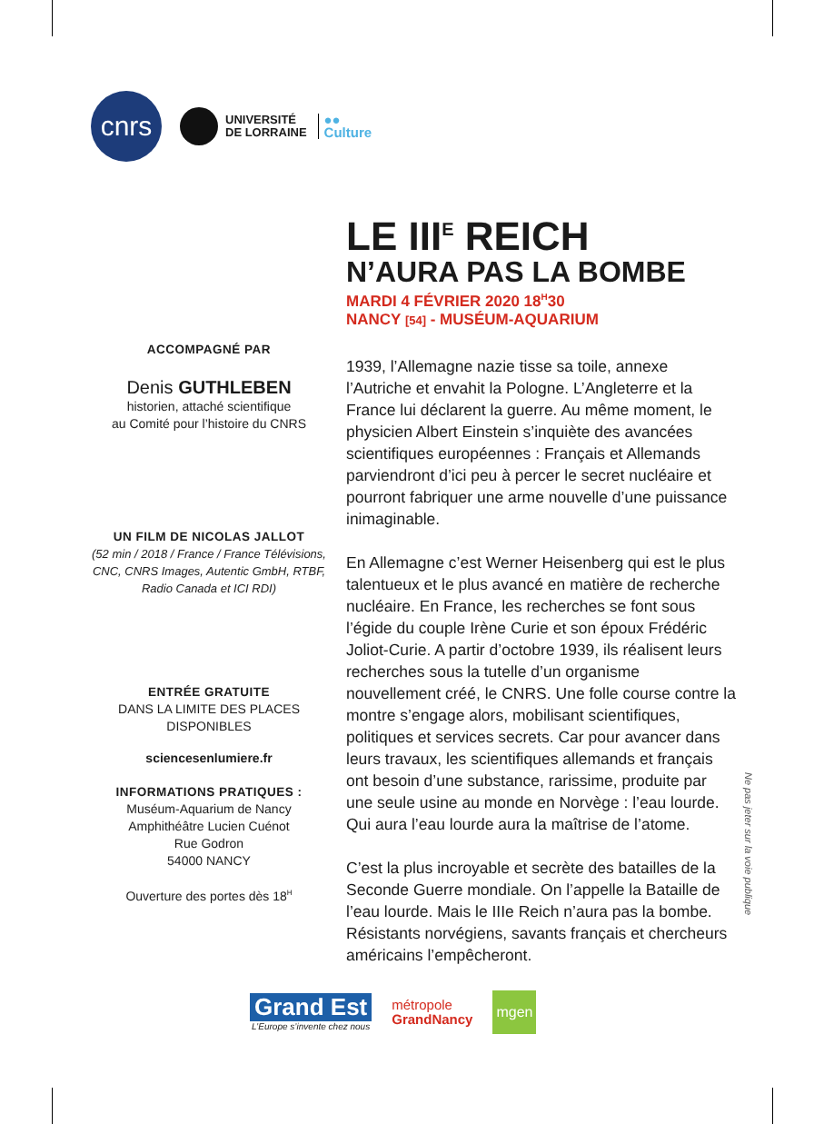cnrs
UNIVERSITÉ
DE LORRAINE
●●
Culture
LE III<sup>E</sup> REICH
N’AURA PAS LA BOMBE
MARDI 4 FÉVRIER 2020 18<sup>H</sup>30
NANCY [54] - MUSÉUM-AQUARIUM
1939, l’Allemagne nazie tisse sa toile, annexe l’Autriche et envahit la Pologne. L’Angleterre et la France lui déclarent la guerre. Au même moment, le physicien Albert Einstein s’inquiète des avancées scientifiques européennes : Français et Allemands parviendront d’ici peu à percer le secret nucléaire et pourront fabriquer une arme nouvelle d’une puissance inimaginable.
En Allemagne c’est Werner Heisenberg qui est le plus talentueux et le plus avancé en matière de recherche nucléaire. En France, les recherches se font sous l’égide du couple Irène Curie et son époux Frédéric Joliot-Curie. A partir d’octobre 1939, ils réalisent leurs recherches sous la tutelle d’un organisme nouvellement créé, le CNRS. Une folle course contre la montre s’engage alors, mobilisant scientifiques, politiques et services secrets. Car pour avancer dans leurs travaux, les scientifiques allemands et français ont besoin d’une substance, rarissime, produite par une seule usine au monde en Norvège : l’eau lourde. Qui aura l’eau lourde aura la maîtrise de l’atome.
C’est la plus incroyable et secrète des batailles de la Seconde Guerre mondiale. On l’appelle la Bataille de l’eau lourde. Mais le IIIe Reich n’aura pas la bombe. Résistants norvégiens, savants français et chercheurs américains l’empêcheront.
ACCOMPAGNÉ PAR
Denis GUTHLEBEN
historien, attaché scientifique
au Comité pour l’histoire du CNRS
UN FILM DE NICOLAS JALLOT
(52 min / 2018 / France / France Télévisions, CNC, CNRS Images, Autentic GmbH, RTBF, Radio Canada et ICI RDI)
ENTRÉE GRATUITE
DANS LA LIMITE DES PLACES DISPONIBLES
sciencesenlumiere.fr
INFORMATIONS PRATIQUES :
Muséum-Aquarium de Nancy
Amphithéâtre Lucien Cuénot
Rue Godron
54000 NANCY
Ouverture des portes dès 18<sup>H</sup>
Ne pas jeter sur la voie publique
Grand Est
L’Europe s’invente chez nous
métropole
GrandNancy
mgen